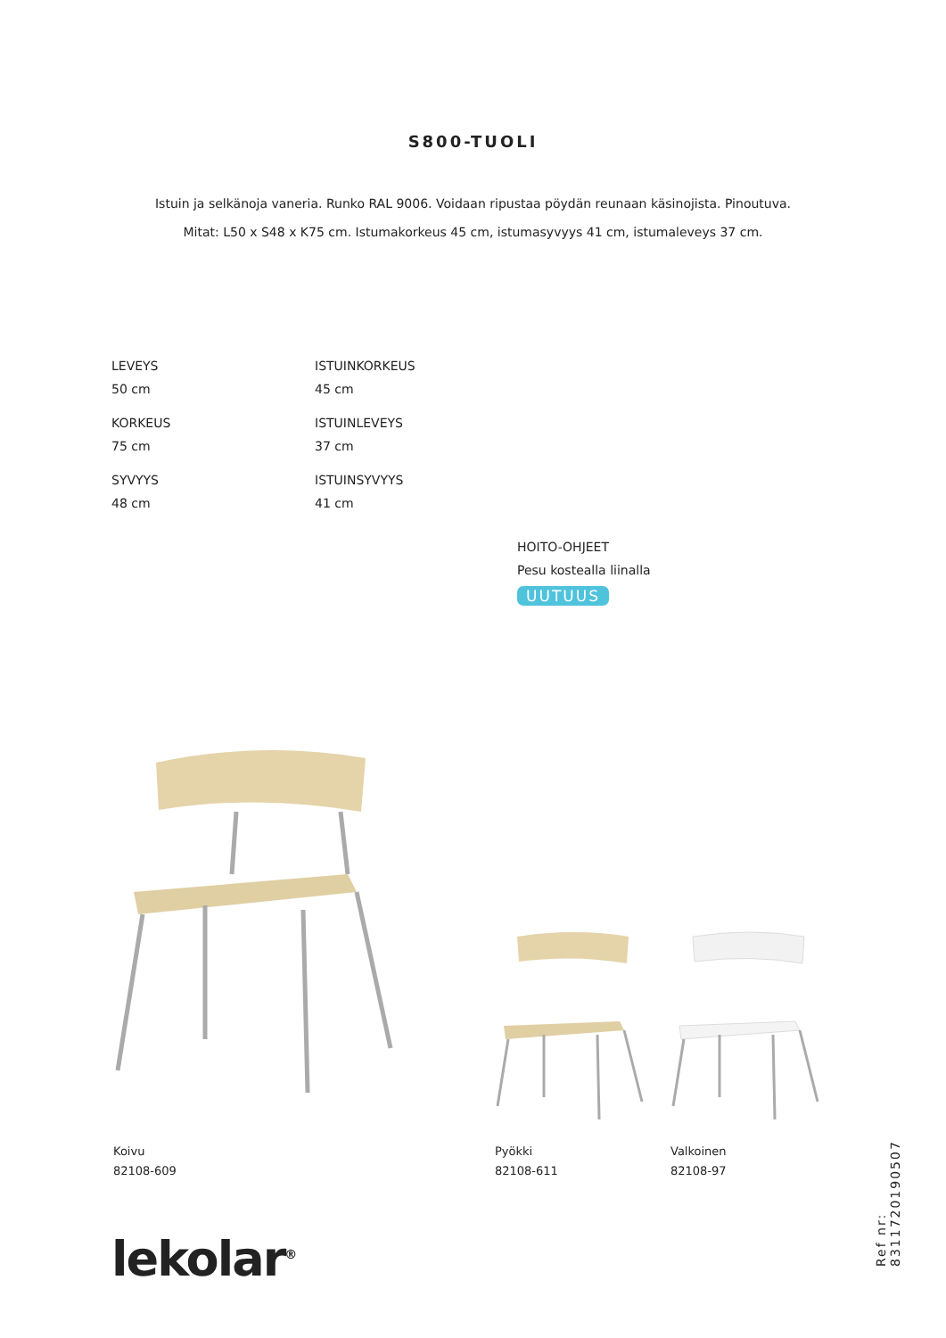S800-TUOLI
Istuin ja selkänoja vaneria. Runko RAL 9006. Voidaan ripustaa pöydän reunaan käsinojista. Pinoutuva.
Mitat: L50 x S48 x K75 cm. Istumakorkeus 45 cm, istumasyvyys 41 cm, istumaleveys 37 cm.
LEVEYS
50 cm
ISTUINKORKEUS
45 cm
KORKEUS
75 cm
ISTUINLEVEYS
37 cm
SYVYYS
48 cm
ISTUINSYVYYS
41 cm
HOITO-OHJEET
Pesu kostealla liinalla
UUTUUS
Koivu
82108-609
Pyökki
82108-611
Valkoinen
82108-97
lekolar<sup>®</sup>
Ref nr: 8311720190507